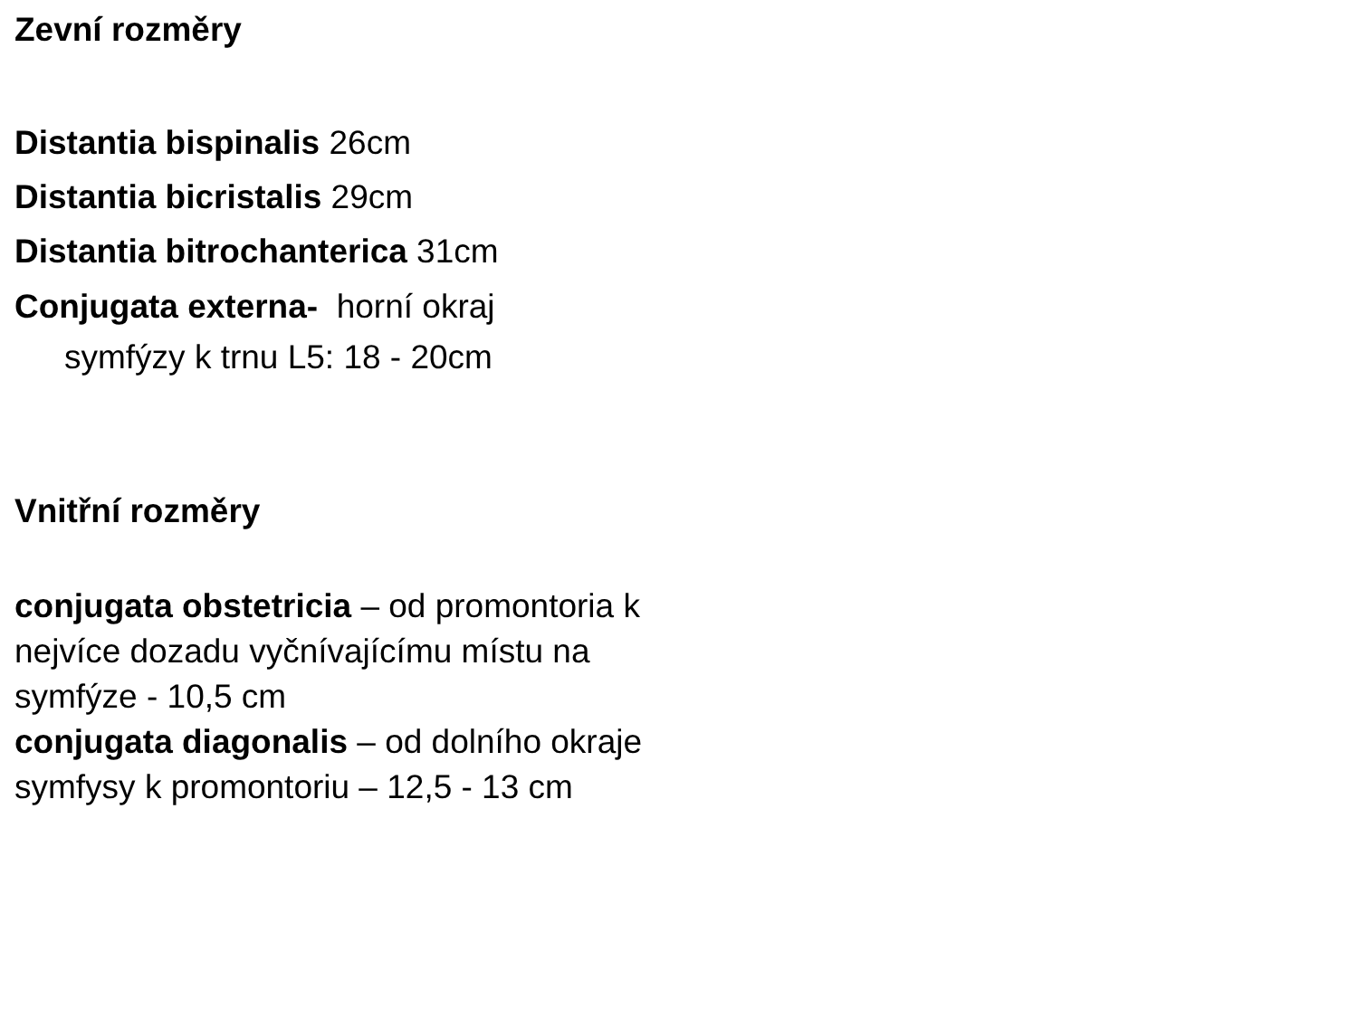Zevní rozměry
Distantia bispinalis 26cm
Distantia bicristalis 29cm
Distantia bitrochanterica 31cm
Conjugata externa- horní okraj
symfýzy k trnu L5: 18 - 20cm
Vnitřní rozměry
conjugata obstetricia – od promontoria k nejvíce dozadu vyčnívajícímu místu na symfýze - 10,5 cm
conjugata diagonalis – od dolního okraje symfysy k promontoriu – 12,5 - 13 cm